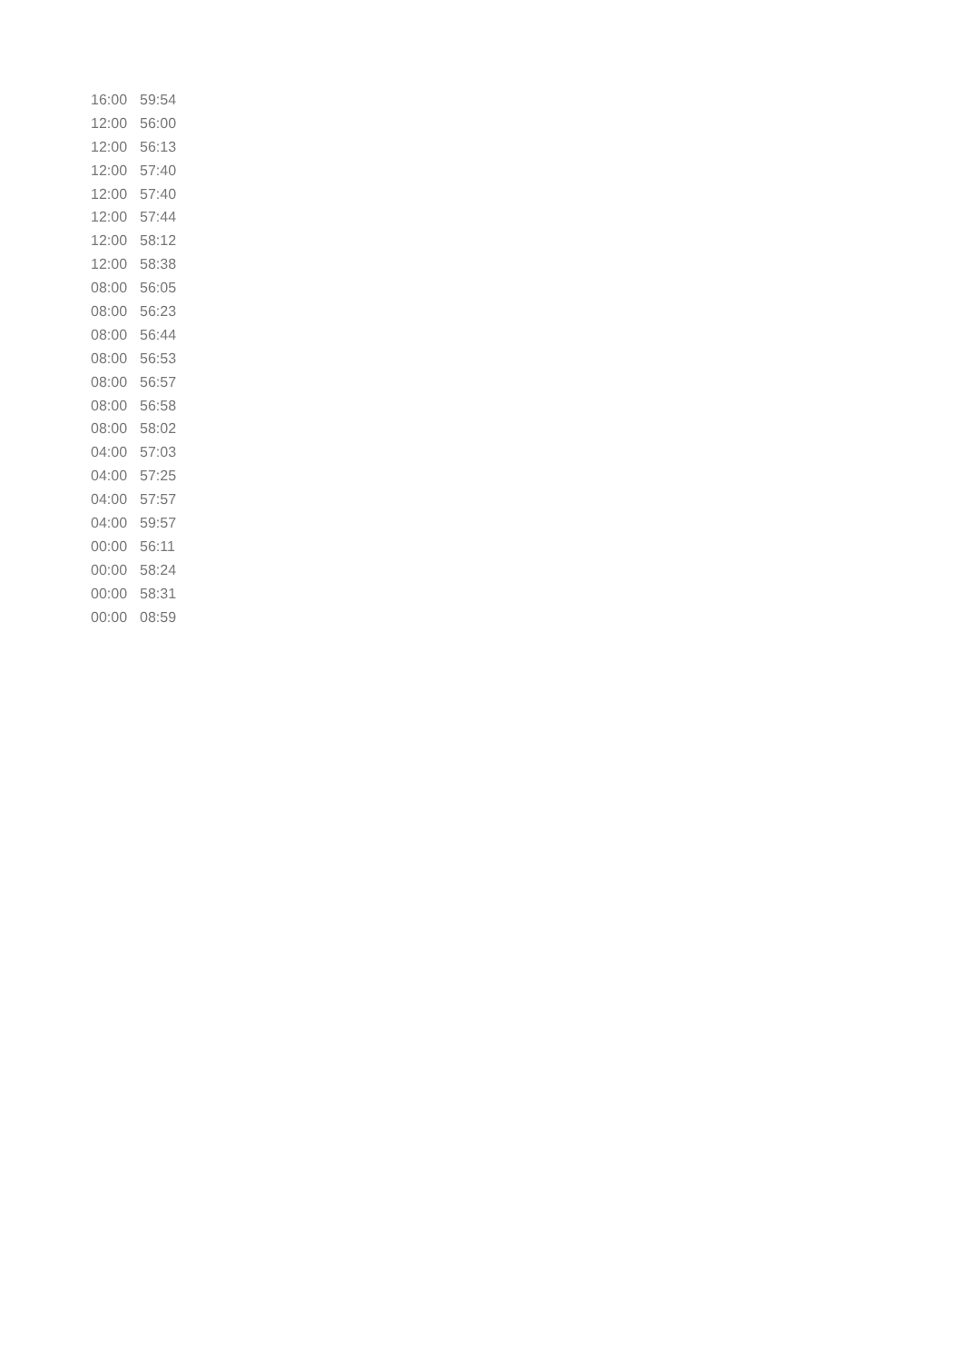| 16:00 | 59:54 |
| 12:00 | 56:00 |
| 12:00 | 56:13 |
| 12:00 | 57:40 |
| 12:00 | 57:40 |
| 12:00 | 57:44 |
| 12:00 | 58:12 |
| 12:00 | 58:38 |
| 08:00 | 56:05 |
| 08:00 | 56:23 |
| 08:00 | 56:44 |
| 08:00 | 56:53 |
| 08:00 | 56:57 |
| 08:00 | 56:58 |
| 08:00 | 58:02 |
| 04:00 | 57:03 |
| 04:00 | 57:25 |
| 04:00 | 57:57 |
| 04:00 | 59:57 |
| 00:00 | 56:11 |
| 00:00 | 58:24 |
| 00:00 | 58:31 |
| 00:00 | 08:59 |